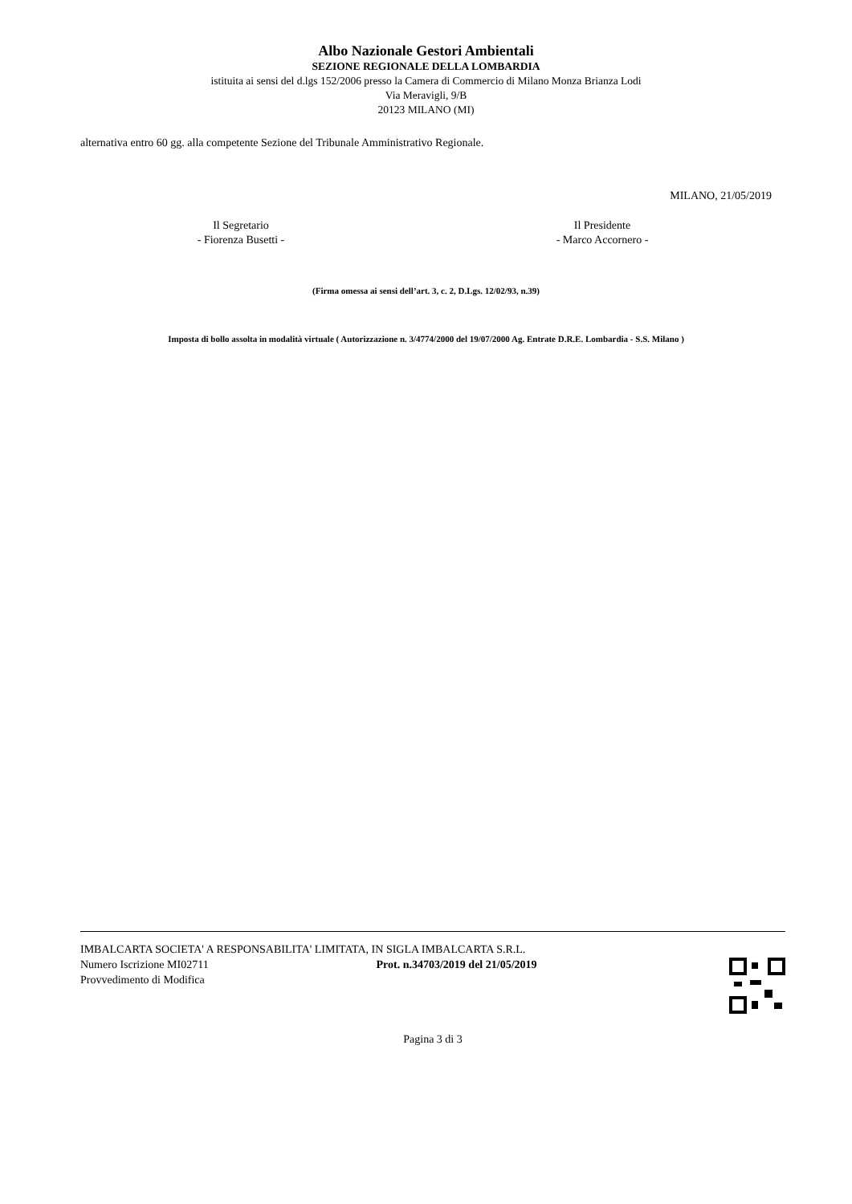Albo Nazionale Gestori Ambientali
SEZIONE REGIONALE DELLA LOMBARDIA
istituita ai sensi del d.lgs 152/2006 presso la Camera di Commercio di Milano Monza Brianza Lodi
Via Meravigli, 9/B
20123 MILANO (MI)
alternativa entro 60 gg. alla competente Sezione del Tribunale Amministrativo Regionale.
MILANO, 21/05/2019
Il Segretario
- Fiorenza Busetti -
Il Presidente
- Marco Accornero -
(Firma omessa ai sensi dell’art. 3, c. 2, D.Lgs. 12/02/93, n.39)
Imposta di bollo assolta in modalità virtuale ( Autorizzazione n. 3/4774/2000 del 19/07/2000 Ag. Entrate D.R.E. Lombardia - S.S. Milano )
IMBALCARTA SOCIETA' A RESPONSABILITA' LIMITATA, IN SIGLA IMBALCARTA S.R.L.
Numero Iscrizione MI02711 Prot. n.34703/2019 del 21/05/2019
Provvedimento di Modifica
Pagina 3 di 3